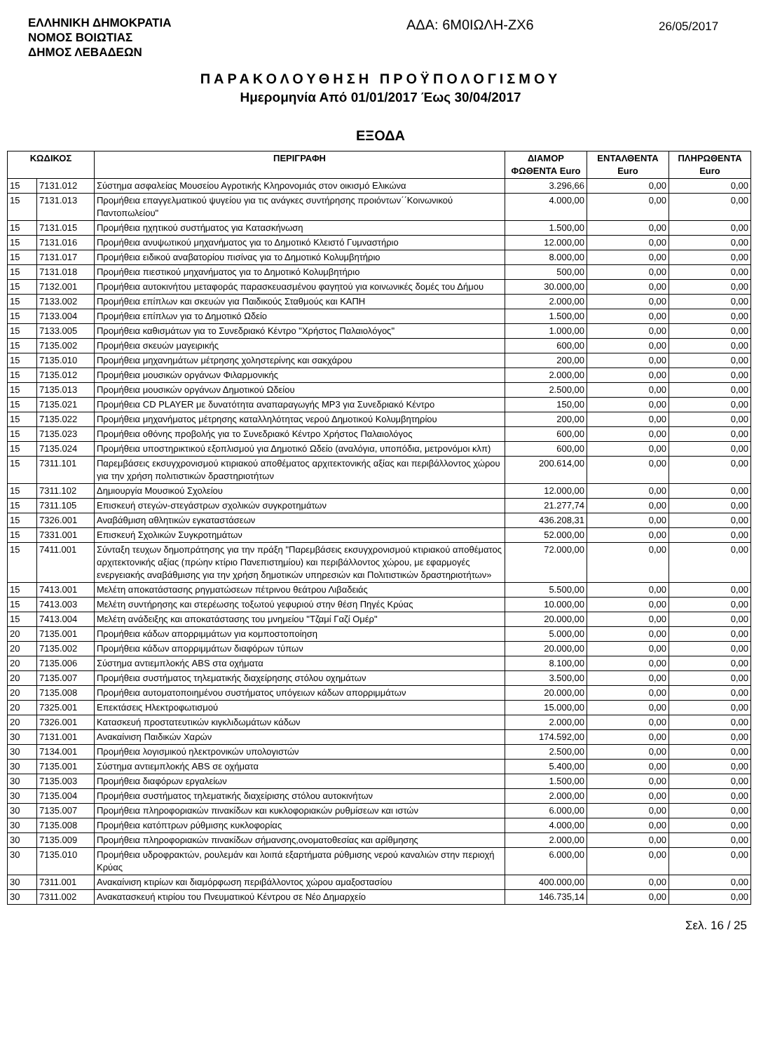ΕΛΛΗΝΙΚΗ ΔΗΜΟΚΡΑΤΙΑ
ΝΟΜΟΣ ΒΟΙΩΤΙΑΣ
ΔΗΜΟΣ ΛΕΒΑΔΕΩΝ
ΑΔΑ: 6Μ0ΙΩΛΗ-ΖΧ6
26/05/2017
ΠΑΡΑΚΟΛΟΥΘΗΣΗ ΠΡΟΫΠΟΛΟΓΙΣΜΟΥ
Ημερομηνία Από 01/01/2017 Έως 30/04/2017
ΕΞΟΔΑ
| ΚΩΔΙΚΟΣ | | ΠΕΡΙΓΡΑΦΗ | ΔΙΑΜΟΡ ΦΩΘΕΝΤΑ Euro | ΕΝΤΑΛΘΕΝΤΑ Euro | ΠΛΗΡΩΘΕΝΤΑ Euro |
| --- | --- | --- | --- | --- | --- |
| 15 | 7131.012 | Σύστημα ασφαλείας Μουσείου Αγροτικής Κληρονομιάς στον οικισμό Ελικώνα | 3.296,66 | 0,00 | 0,00 |
| 15 | 7131.013 | Προμήθεια επαγγελματικού ψυγείου για τις ανάγκες συντήρησης προιόντων΄΄Κοινωνικού Παντοπωλείου" | 4.000,00 | 0,00 | 0,00 |
| 15 | 7131.015 | Προμήθεια ηχητικού συστήματος για Κατασκήνωση | 1.500,00 | 0,00 | 0,00 |
| 15 | 7131.016 | Προμήθεια ανυψωτικού μηχανήματος για το Δημοτικό Κλειστό Γυμναστήριο | 12.000,00 | 0,00 | 0,00 |
| 15 | 7131.017 | Προμήθεια ειδικού αναβατορίου πισίνας για το Δημοτικό Κολυμβητήριο | 8.000,00 | 0,00 | 0,00 |
| 15 | 7131.018 | Προμήθεια πιεστικού μηχανήματος για το Δημοτικό Κολυμβητήριο | 500,00 | 0,00 | 0,00 |
| 15 | 7132.001 | Προμήθεια αυτοκινήτου μεταφοράς παρασκευασμένου φαγητού για κοινωνικές δομές του Δήμου | 30.000,00 | 0,00 | 0,00 |
| 15 | 7133.002 | Προμήθεια επίπλων και σκευών για Παιδικούς Σταθμούς και ΚΑΠΗ | 2.000,00 | 0,00 | 0,00 |
| 15 | 7133.004 | Προμήθεια επίπλων για το Δημοτικό Ωδείο | 1.500,00 | 0,00 | 0,00 |
| 15 | 7133.005 | Προμήθεια καθισμάτων για το Συνεδριακό Κέντρο "Χρήστος Παλαιολόγος" | 1.000,00 | 0,00 | 0,00 |
| 15 | 7135.002 | Προμήθεια σκευών μαγειρικής | 600,00 | 0,00 | 0,00 |
| 15 | 7135.010 | Προμήθεια μηχανημάτων μέτρησης χοληστερίνης και σακχάρου | 200,00 | 0,00 | 0,00 |
| 15 | 7135.012 | Προμήθεια μουσικών οργάνων Φιλαρμονικής | 2.000,00 | 0,00 | 0,00 |
| 15 | 7135.013 | Προμήθεια μουσικών οργάνων Δημοτικού Ωδείου | 2.500,00 | 0,00 | 0,00 |
| 15 | 7135.021 | Προμήθεια CD PLAYER με δυνατότητα αναπαραγωγής MP3 για Συνεδριακό Κέντρο | 150,00 | 0,00 | 0,00 |
| 15 | 7135.022 | Προμήθεια μηχανήματος μέτρησης καταλληλότητας νερού Δημοτικού Κολυμβητηρίου | 200,00 | 0,00 | 0,00 |
| 15 | 7135.023 | Προμήθεια οθόνης προβολής για το Συνεδριακό Κέντρο Χρήστος Παλαιολόγος | 600,00 | 0,00 | 0,00 |
| 15 | 7135.024 | Προμήθεια υποστηρικτικού εξοπλισμού για Δημοτικό Ωδείο (αναλόγια, υποπόδια, μετρονόμοι κλπ) | 600,00 | 0,00 | 0,00 |
| 15 | 7311.101 | Παρεμβάσεις εκσυγχρονισμού κτιριακού αποθέματος αρχιτεκτονικής αξίας και περιβάλλοντος χώρου για την χρήση πολιτιστικών δραστηριοτήτων | 200.614,00 | 0,00 | 0,00 |
| 15 | 7311.102 | Δημιουργία Μουσικού Σχολείου | 12.000,00 | 0,00 | 0,00 |
| 15 | 7311.105 | Επισκευή στεγών-στεγάστρων σχολικών συγκροτημάτων | 21.277,74 | 0,00 | 0,00 |
| 15 | 7326.001 | Αναβάθμιση αθλητικών εγκαταστάσεων | 436.208,31 | 0,00 | 0,00 |
| 15 | 7331.001 | Επισκευή Σχολικών Συγκροτημάτων | 52.000,00 | 0,00 | 0,00 |
| 15 | 7411.001 | Σύνταξη τευχων δημοπράτησης για την πράξη "Παρεμβάσεις εκσυγχρονισμού κτιριακού αποθέματος αρχιτεκτονικής αξίας (πρώην κτίριο Πανεπιστημίου) και περιβάλλοντος χώρου, με εφαρμογές ενεργειακής αναβάθμισης για την χρήση δημοτικών υπηρεσιών και Πολιτιστικών δραστηριοτήτων» | 72.000,00 | 0,00 | 0,00 |
| 15 | 7413.001 | Μελέτη αποκατάστασης ρηγματώσεων πέτρινου θεάτρου Λιβαδειάς | 5.500,00 | 0,00 | 0,00 |
| 15 | 7413.003 | Μελέτη συντήρησης και στερέωσης τοξωτού γεφυριού στην θέση Πηγές Κρύας | 10.000,00 | 0,00 | 0,00 |
| 15 | 7413.004 | Μελέτη ανάδειξης και αποκατάστασης του μνημείου "Τζαμί Γαζί Ομέρ" | 20.000,00 | 0,00 | 0,00 |
| 20 | 7135.001 | Προμήθεια κάδων απορριμμάτων για κομποστοποίηση | 5.000,00 | 0,00 | 0,00 |
| 20 | 7135.002 | Προμήθεια κάδων απορριμμάτων διαφόρων τύπων | 20.000,00 | 0,00 | 0,00 |
| 20 | 7135.006 | Σύστημα αντιεμπλοκής ABS στα οχήματα | 8.100,00 | 0,00 | 0,00 |
| 20 | 7135.007 | Προμήθεια συστήματος τηλεματικής διαχείρησης στόλου οχημάτων | 3.500,00 | 0,00 | 0,00 |
| 20 | 7135.008 | Προμήθεια αυτοματοποιημένου συστήματος υπόγειων κάδων απορριμμάτων | 20.000,00 | 0,00 | 0,00 |
| 20 | 7325.001 | Επεκτάσεις Ηλεκτροφωτισμού | 15.000,00 | 0,00 | 0,00 |
| 20 | 7326.001 | Κατασκευή προστατευτικών κιγκλιδωμάτων κάδων | 2.000,00 | 0,00 | 0,00 |
| 30 | 7131.001 | Ανακαίνιση Παιδικών Χαρών | 174.592,00 | 0,00 | 0,00 |
| 30 | 7134.001 | Προμήθεια λογισμικού ηλεκτρονικών υπολογιστών | 2.500,00 | 0,00 | 0,00 |
| 30 | 7135.001 | Σύστημα αντιεμπλοκής ABS σε οχήματα | 5.400,00 | 0,00 | 0,00 |
| 30 | 7135.003 | Προμήθεια διαφόρων εργαλείων | 1.500,00 | 0,00 | 0,00 |
| 30 | 7135.004 | Προμήθεια συστήματος τηλεματικής διαχείρισης στόλου αυτοκινήτων | 2.000,00 | 0,00 | 0,00 |
| 30 | 7135.007 | Προμήθεια πληροφοριακών πινακίδων και κυκλοφοριακών ρυθμίσεων και ιστών | 6.000,00 | 0,00 | 0,00 |
| 30 | 7135.008 | Προμήθεια κατόπτρων ρύθμισης κυκλοφορίας | 4.000,00 | 0,00 | 0,00 |
| 30 | 7135.009 | Προμήθεια πληροφοριακών πινακίδων σήμανσης,ονοματοθεσίας και αρίθμησης | 2.000,00 | 0,00 | 0,00 |
| 30 | 7135.010 | Προμήθεια υδροφρακτών, ρουλεμάν και λοιπά εξαρτήματα ρύθμισης νερού καναλιών στην περιοχή Κρύας | 6.000,00 | 0,00 | 0,00 |
| 30 | 7311.001 | Ανακαίνιση κτιρίων και διαμόρφωση περιβάλλοντος χώρου αμαξοστασίου | 400.000,00 | 0,00 | 0,00 |
| 30 | 7311.002 | Ανακατασκευή κτιρίου του Πνευματικού Κέντρου σε Νέο Δημαρχείο | 146.735,14 | 0,00 | 0,00 |
Σελ. 16 / 25